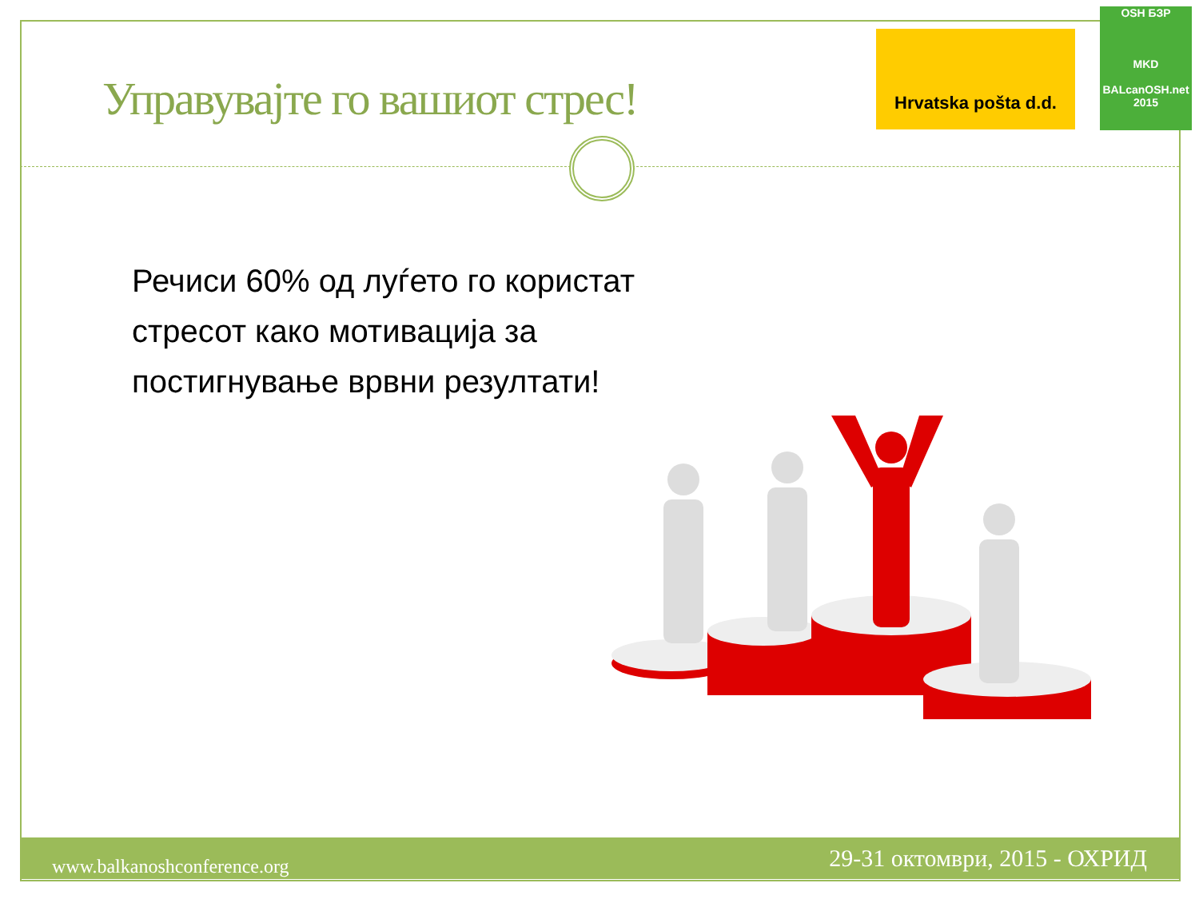Управувајте го вашиот стрес!
Hrvatska pošta d.d.
OSH БЗР
MKD
BALcanOSH.net 2015
Речиси 60% од луѓето го користат
стресот како мотивација за
постигнување врвни резултати!
www.balkanoshconference.org 29-31 октомври, 2015 - ОХРИД